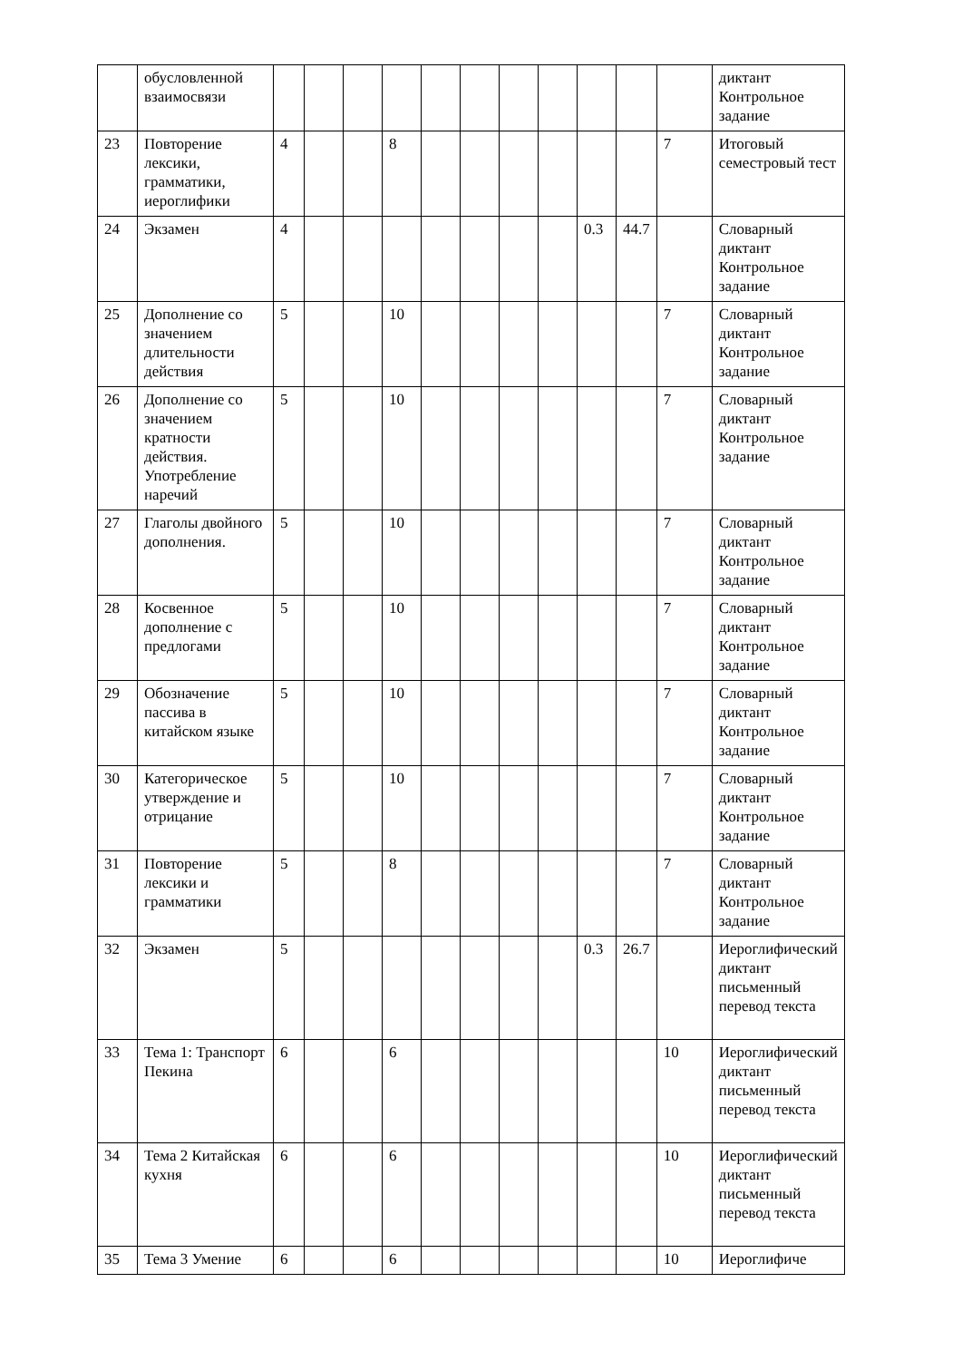| | обусловленной взаимосвязи | | | | | | | | | | | | диктант Контрольное задание |
| 23 | Повторение лексики, грамматики, иероглифики | 4 | | | 8 | | | | | | | 7 | Итоговый семестровый тест |
| 24 | Экзамен | 4 | | | | | | | | 0.3 | 44.7 | | Словарный диктант Контрольное задание |
| 25 | Дополнение со значением длительности действия | 5 | | | 10 | | | | | | | 7 | Словарный диктант Контрольное задание |
| 26 | Дополнение со значением кратности действия. Употребление наречий | 5 | | | 10 | | | | | | | 7 | Словарный диктант Контрольное задание |
| 27 | Глаголы двойного дополнения. | 5 | | | 10 | | | | | | | 7 | Словарный диктант Контрольное задание |
| 28 | Косвенное дополнение с предлогами | 5 | | | 10 | | | | | | | 7 | Словарный диктант Контрольное задание |
| 29 | Обозначение пассива в китайском языке | 5 | | | 10 | | | | | | | 7 | Словарный диктант Контрольное задание |
| 30 | Категорическое утверждение и отрицание | 5 | | | 10 | | | | | | | 7 | Словарный диктант Контрольное задание |
| 31 | Повторение лексики и грамматики | 5 | | | 8 | | | | | | | 7 | Словарный диктант Контрольное задание |
| 32 | Экзамен | 5 | | | | | | | | 0.3 | 26.7 | | Иероглифический диктант письменный перевод текста |
| 33 | Тема 1: Транспорт Пекина | 6 | | | 6 | | | | | | | 10 | Иероглифический диктант письменный перевод текста |
| 34 | Тема 2 Китайская кухня | 6 | | | 6 | | | | | | | 10 | Иероглифический диктант письменный перевод текста |
| 35 | Тема 3 Умение | 6 | | | 6 | | | | | | | 10 | Иероглифиче |